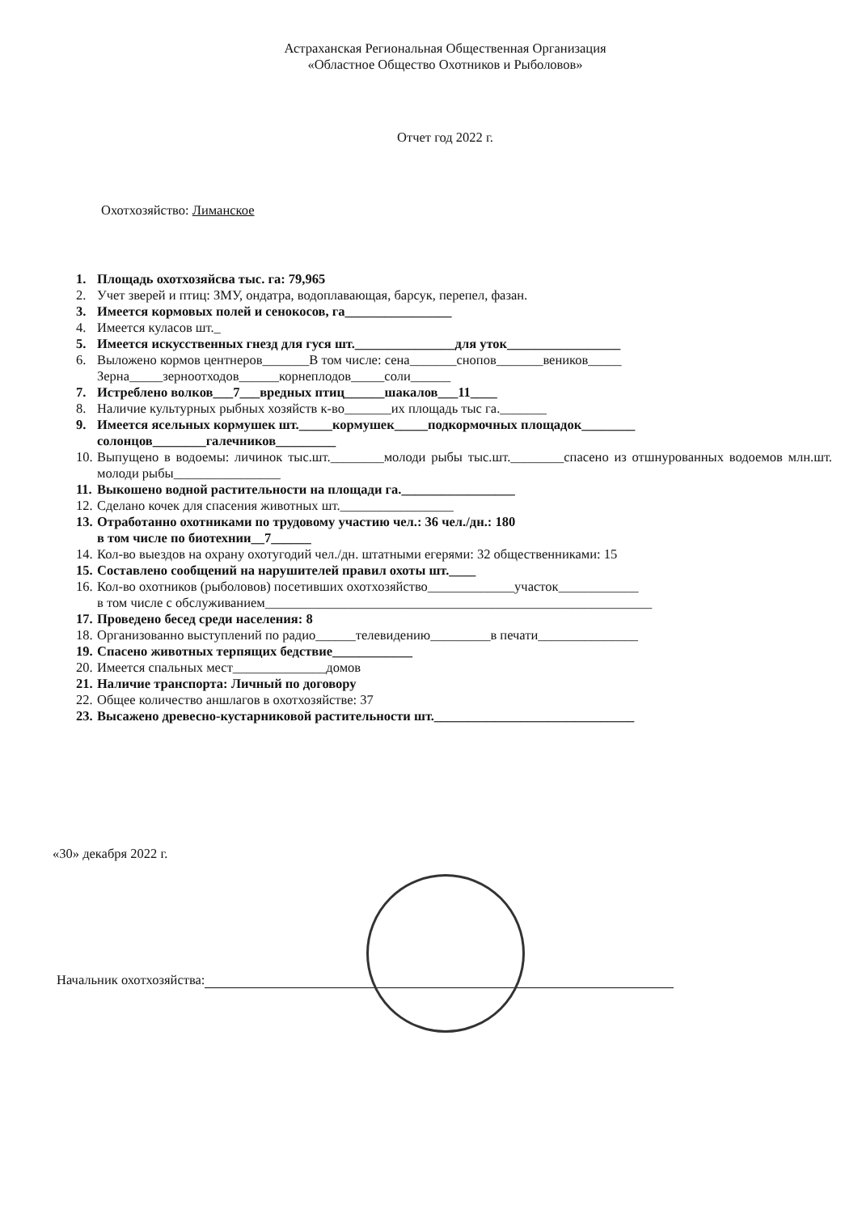Астраханская Региональная Общественная Организация
«Областное Общество Охотников и Рыболовов»
Отчет год 2022 г.
Охотхозяйство: Лиманское
1. Площадь охотхозяйсва тыс. га: 79,965
2. Учет зверей и птиц: ЗМУ, ондатра, водоплавающая, барсук, перепел, фазан.
3. Имеется кормовых полей и сенокосов, га________________
4. Имеется куласов шт._
5. Имеется искусственных гнезд для гуся шт._______________для уток_________________
6. Выложено кормов центнеров_______В том числе: сена_______снопов_______веников_____
Зерна_____зерноотходов______корнеплодов_____соли______
7. Истреблено волков___7___вредных птиц______шакалов___11____
8. Наличие культурных рыбных хозяйств к-во_______их площадь тыс га._______
9. Имеется ясельных кормушек шт._____кормушек_____подкормочных площадок________
солонцов________галечников_________
10. Выпущено в водоемы: личинок тыс.шт.________молоди рыбы тыс.шт.________спасено из отшнурованных водоемов млн.шт. молоди рыбы________________
11. Выкошено водной растительности на площади га._________________
12. Сделано кочек для спасения животных шт._________________
13. Отработанно охотниками по трудовому участию чел.: 36 чел./дн.: 180
в том числе по биотехнии__7______
14. Кол-во выездов на охрану охотугодий чел./дн. штатными егерями: 32 общественниками: 15
15. Составлено сообщений на нарушителей правил охоты шт.____
16. Кол-во охотников (рыболовов) посетивших охотхозяйство_____________участок____________
в том числе с обслуживанием__________________________________________________________
17. Проведено бесед среди населения: 8
18. Организованно выступлений по радио______телевидению_________в печати_______________
19. Спасено животных терпящих бедствие____________
20. Имеется спальных мест______________домов
21. Наличие транспорта: Личный по договору
22. Общее количество аншлагов в охотхозяйстве: 37
23. Высажено древесно-кустарниковой растительности шт.______________________________
«30» декабря 2022 г.
Начальник охотхозяйства: